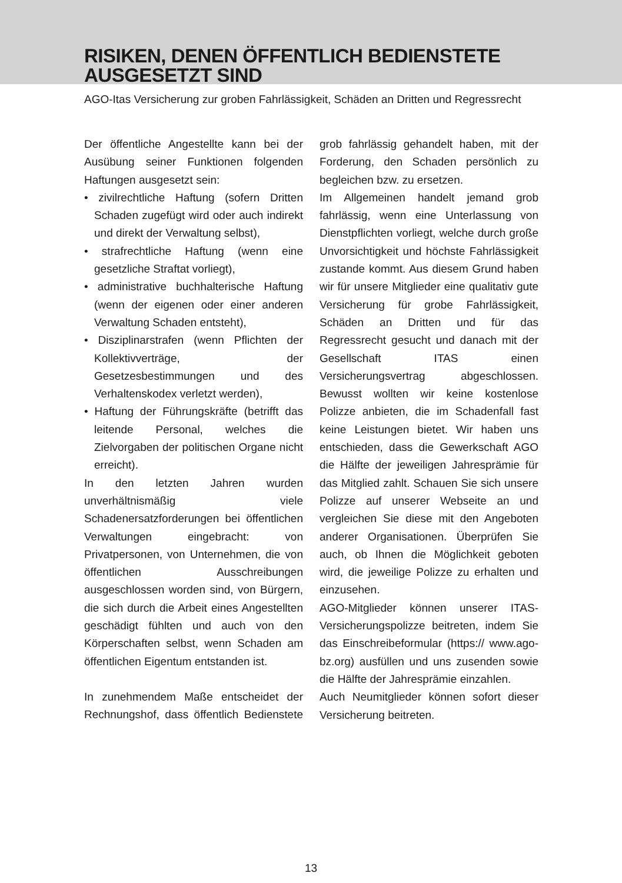RISIKEN, DENEN ÖFFENTLICH BEDIENSTETE
AUSGESETZT SIND
AGO-Itas Versicherung zur groben Fahrlässigkeit, Schäden an Dritten und Regressrecht
Der öffentliche Angestellte kann bei der Ausübung seiner Funktionen folgenden Haftungen ausgesetzt sein:
• zivilrechtliche Haftung (sofern Dritten Schaden zugefügt wird oder auch indirekt und direkt der Verwaltung selbst),
• strafrechtliche Haftung (wenn eine gesetzliche Straftat vorliegt),
• administrative buchhalterische Haftung (wenn der eigenen oder einer anderen Verwaltung Schaden entsteht),
• Disziplinarstrafen (wenn Pflichten der Kollektivverträge, der Gesetzesbestimmungen und des Verhaltenskodex verletzt werden),
• Haftung der Führungskräfte (betrifft das leitende Personal, welches die Zielvorgaben der politischen Organe nicht erreicht).
In den letzten Jahren wurden unverhältnismäßig viele Schadenersatzforderungen bei öffentlichen Verwaltungen eingebracht: von Privatpersonen, von Unternehmen, die von öffentlichen Ausschreibungen ausgeschlossen worden sind, von Bürgern, die sich durch die Arbeit eines Angestellten geschädigt fühlten und auch von den Körperschaften selbst, wenn Schaden am öffentlichen Eigentum entstanden ist.
In zunehmendem Maße entscheidet der Rechnungshof, dass öffentlich Bedienstete grob fahrlässig gehandelt haben, mit der Forderung, den Schaden persönlich zu begleichen bzw. zu ersetzen.
Im Allgemeinen handelt jemand grob fahrlässig, wenn eine Unterlassung von Dienstpflichten vorliegt, welche durch große Unvorsichtigkeit und höchste Fahrlässigkeit zustande kommt. Aus diesem Grund haben wir für unsere Mitglieder eine qualitativ gute Versicherung für grobe Fahrlässigkeit, Schäden an Dritten und für das Regressrecht gesucht und danach mit der Gesellschaft ITAS einen Versicherungsvertrag abgeschlossen. Bewusst wollten wir keine kostenlose Polizze anbieten, die im Schadenfall fast keine Leistungen bietet. Wir haben uns entschieden, dass die Gewerkschaft AGO die Hälfte der jeweiligen Jahresprämie für das Mitglied zahlt. Schauen Sie sich unsere Polizze auf unserer Webseite an und vergleichen Sie diese mit den Angeboten anderer Organisationen. Überprüfen Sie auch, ob Ihnen die Möglichkeit geboten wird, die jeweilige Polizze zu erhalten und einzusehen.
AGO-Mitglieder können unserer ITAS-Versicherungspolizze beitreten, indem Sie das Einschreibeformular (https:// www.ago-bz.org) ausfüllen und uns zusenden sowie die Hälfte der Jahresprämie einzahlen.
Auch Neumitglieder können sofort dieser Versicherung beitreten.
13